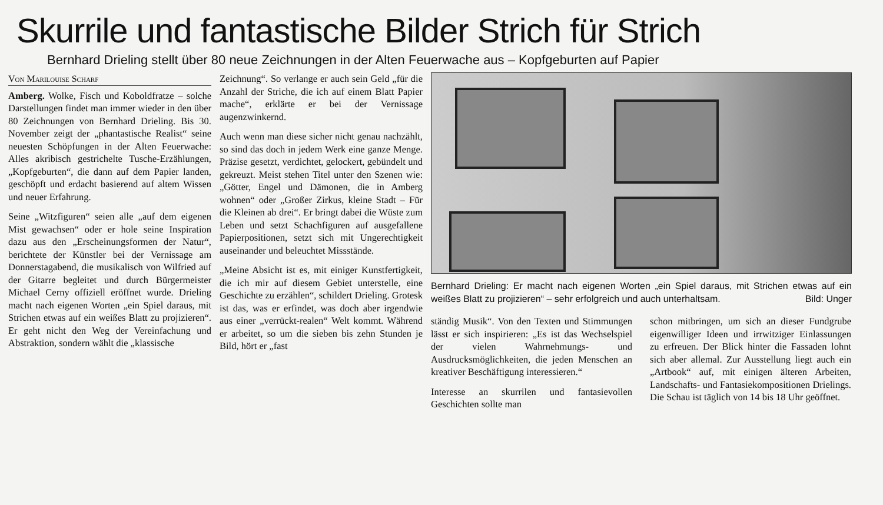Skurrile und fantastische Bilder Strich für Strich
Bernhard Drieling stellt über 80 neue Zeichnungen in der Alten Feuerwache aus – Kopfgeburten auf Papier
Von Marilouise Scharf
Amberg. Wolke, Fisch und Koboldfratze – solche Darstellungen findet man immer wieder in den über 80 Zeichnungen von Bernhard Drieling. Bis 30. November zeigt der „phantastische Realist“ seine neuesten Schöpfungen in der Alten Feuerwache: Alles akribisch gestrichelte Tusche-Erzählungen, „Kopfgeburten“, die dann auf dem Papier landen, geschöpft und erdacht basierend auf altem Wissen und neuer Erfahrung.
Seine „Witzfiguren“ seien alle „auf dem eigenen Mist gewachsen“ oder er hole seine Inspiration dazu aus den „Erscheinungsformen der Natur“, berichtete der Künstler bei der Vernissage am Donnerstagabend, die musikalisch von Wilfried auf der Gitarre begleitet und durch Bürgermeister Michael Cerny offiziell eröffnet wurde. Drieling macht nach eigenen Worten „ein Spiel daraus, mit Strichen etwas auf ein weißes Blatt zu projizieren“. Er geht nicht den Weg der Vereinfachung und Abstraktion, sondern wählt die „klassische
Zeichnung“. So verlange er auch sein Geld „für die Anzahl der Striche, die ich auf einem Blatt Papier mache“, erklärte er bei der Vernissage augenzwinkernd.
Auch wenn man diese sicher nicht genau nachzählt, so sind das doch in jedem Werk eine ganze Menge. Präzise gesetzt, verdichtet, gelockert, gebündelt und gekreuzt. Meist stehen Titel unter den Szenen wie: „Götter, Engel und Dämonen, die in Amberg wohnen“ oder „Großer Zirkus, kleine Stadt – Für die Kleinen ab drei“. Er bringt dabei die Wüste zum Leben und setzt Schachfiguren auf ausgefallene Papierpositionen, setzt sich mit Ungerechtigkeit auseinander und beleuchtet Missstände.
„Meine Absicht ist es, mit einiger Kunstfertigkeit, die ich mir auf diesem Gebiet unterstelle, eine Geschichte zu erzählen“, schildert Drieling. Grotesk ist das, was er erfindet, was doch aber irgendwie aus einer „verrückt-realen“ Welt kommt. Während er arbeitet, so um die sieben bis zehn Stunden je Bild, hört er „fast
Bernhard Drieling: Er macht nach eigenen Worten „ein Spiel daraus, mit Strichen etwas auf ein weißes Blatt zu projizieren“ – sehr erfolgreich und auch unterhaltsam. Bild: Unger
ständig Musik“. Von den Texten und Stimmungen lässt er sich inspirieren: „Es ist das Wechselspiel der vielen Wahrnehmungs- und Ausdrucksmöglichkeiten, die jeden Menschen an kreativer Beschäftigung interessieren.“
Interesse an skurrilen und fantasievollen Geschichten sollte man
schon mitbringen, um sich an dieser Fundgrube eigenwilliger Ideen und irrwitziger Einlassungen zu erfreuen. Der Blick hinter die Fassaden lohnt sich aber allemal. Zur Ausstellung liegt auch ein „Artbook“ auf, mit einigen älteren Arbeiten, Landschafts- und Fantasiekompositionen Drielings. Die Schau ist täglich von 14 bis 18 Uhr geöffnet.